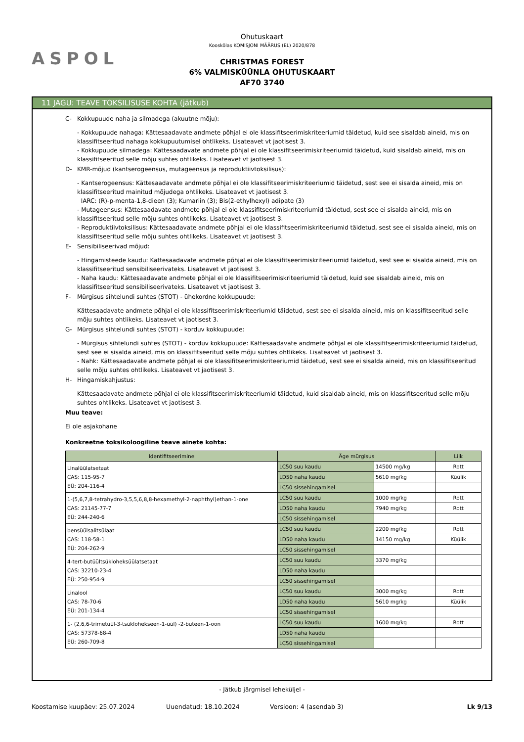ASPOL
Ohutuskaart
Kooskõlas KOMISJONI MÄÄRUS (EL) 2020/878
CHRISTMAS FOREST
6% VALMISKÜÜNLA OHUTUSKAART
AF70 3740
11 JAGU: TEAVE TOKSILISUSE KOHTA (jätkub)
C- Kokkupuude naha ja silmadega (akuutne mõju):
- Kokkupuude nahaga: Kättesaadavate andmete põhjal ei ole klassifitseerimiskriteeriumid täidetud, kuid see sisaldab aineid, mis on klassifitseeritud nahaga kokkupuutumisel ohtlikeks. Lisateavet vt jaotisest 3.
- Kokkupuude silmadega: Kättesaadavate andmete põhjal ei ole klassifitseerimiskriteeriumid täidetud, kuid sisaldab aineid, mis on klassifitseeritud selle mõju suhtes ohtlikeks. Lisateavet vt jaotisest 3.
D- KMR-mõjud (kantserogeensus, mutageensus ja reproduktiivtoksilisus):
- Kantserogeensus: Kättesaadavate andmete põhjal ei ole klassifitseerimiskriteeriumid täidetud, sest see ei sisalda aineid, mis on klassifitseeritud mainitud mõjudega ohtlikeks. Lisateavet vt jaotisest 3.
IARC: (R)-p-menta-1,8-dieen (3); Kumariin (3); Bis(2-ethylhexyl) adipate (3)
- Mutageensus: Kättesaadavate andmete põhjal ei ole klassifitseerimiskriteeriumid täidetud, sest see ei sisalda aineid, mis on klassifitseeritud selle mõju suhtes ohtlikeks. Lisateavet vt jaotisest 3.
- Reproduktiivtoksilisus: Kättesaadavate andmete põhjal ei ole klassifitseerimiskriteeriumid täidetud, sest see ei sisalda aineid, mis on klassifitseeritud selle mõju suhtes ohtlikeks. Lisateavet vt jaotisest 3.
E- Sensibiliseerivad mõjud:
- Hingamisteede kaudu: Kättesaadavate andmete põhjal ei ole klassifitseerimiskriteeriumid täidetud, sest see ei sisalda aineid, mis on klassifitseeritud sensibiliseerivateks. Lisateavet vt jaotisest 3.
- Naha kaudu: Kättesaadavate andmete põhjal ei ole klassifitseerimiskriteeriumid täidetud, kuid see sisaldab aineid, mis on klassifitseeritud sensibiliseerivateks. Lisateavet vt jaotisest 3.
F- Mürgisus sihtelundi suhtes (STOT) - ühekordne kokkupuude:
Kättesaadavate andmete põhjal ei ole klassifitseerimiskriteeriumid täidetud, sest see ei sisalda aineid, mis on klassifitseeritud selle mõju suhtes ohtlikeks. Lisateavet vt jaotisest 3.
G- Mürgisus sihtelundi suhtes (STOT) - korduv kokkupuude:
- Mürgisus sihtelundi suhtes (STOT) - korduv kokkupuude: Kättesaadavate andmete põhjal ei ole klassifitseerimiskriteeriumid täidetud, sest see ei sisalda aineid, mis on klassifitseeritud selle mõju suhtes ohtlikeks. Lisateavet vt jaotisest 3.
- Nahk: Kättesaadavate andmete põhjal ei ole klassifitseerimiskriteeriumid täidetud, sest see ei sisalda aineid, mis on klassifitseeritud selle mõju suhtes ohtlikeks. Lisateavet vt jaotisest 3.
H- Hingamiskahjustus:
Kättesaadavate andmete põhjal ei ole klassifitseerimiskriteeriumid täidetud, kuid sisaldab aineid, mis on klassifitseeritud selle mõju suhtes ohtlikeks. Lisateavet vt jaotisest 3.
Muu teave:
Ei ole asjakohane
Konkreetne toksikoloogiline teave ainete kohta:
| Identifitseerimine | Äge mürgisus | | Liik |
| --- | --- | --- | --- |
| Linalüülatsetaat CAS: 115-95-7 EÜ: 204-116-4 | LC50 suu kaudu | 14500 mg/kg | Rott |
| | LD50 naha kaudu | 5610 mg/kg | Küülik |
| | LC50 sissehingamisel | | |
| 1-(5,6,7,8-tetrahydro-3,5,5,6,8,8-hexamethyl-2-naphthyl)ethan-1-one CAS: 21145-77-7 EÜ: 244-240-6 | LC50 suu kaudu | 1000 mg/kg | Rott |
| | LD50 naha kaudu | 7940 mg/kg | Rott |
| | LC50 sissehingamisel | | |
| bensüülsalitsülaat CAS: 118-58-1 EÜ: 204-262-9 | LC50 suu kaudu | 2200 mg/kg | Rott |
| | LD50 naha kaudu | 14150 mg/kg | Küülik |
| | LC50 sissehingamisel | | |
| 4-tert-butüültsükloheksüülatsetaat CAS: 32210-23-4 EÜ: 250-954-9 | LC50 suu kaudu | 3370 mg/kg | |
| | LD50 naha kaudu | | |
| | LC50 sissehingamisel | | |
| Linalool CAS: 78-70-6 EÜ: 201-134-4 | LC50 suu kaudu | 3000 mg/kg | Rott |
| | LD50 naha kaudu | 5610 mg/kg | Küülik |
| | LC50 sissehingamisel | | |
| 1- (2,6,6-trimetüül-3-tsüklohekseen-1-üül) -2-buteen-1-oon CAS: 57378-68-4 EÜ: 260-709-8 | LC50 suu kaudu | 1600 mg/kg | Rott |
| | LD50 naha kaudu | | |
| | LC50 sissehingamisel | | |
- Jätkub järgmisel leheküljel -
Koostamise kuupäev: 25.07.2024 Uuendatud: 18.10.2024 Versioon: 4 (asendab 3) Lk 9/13